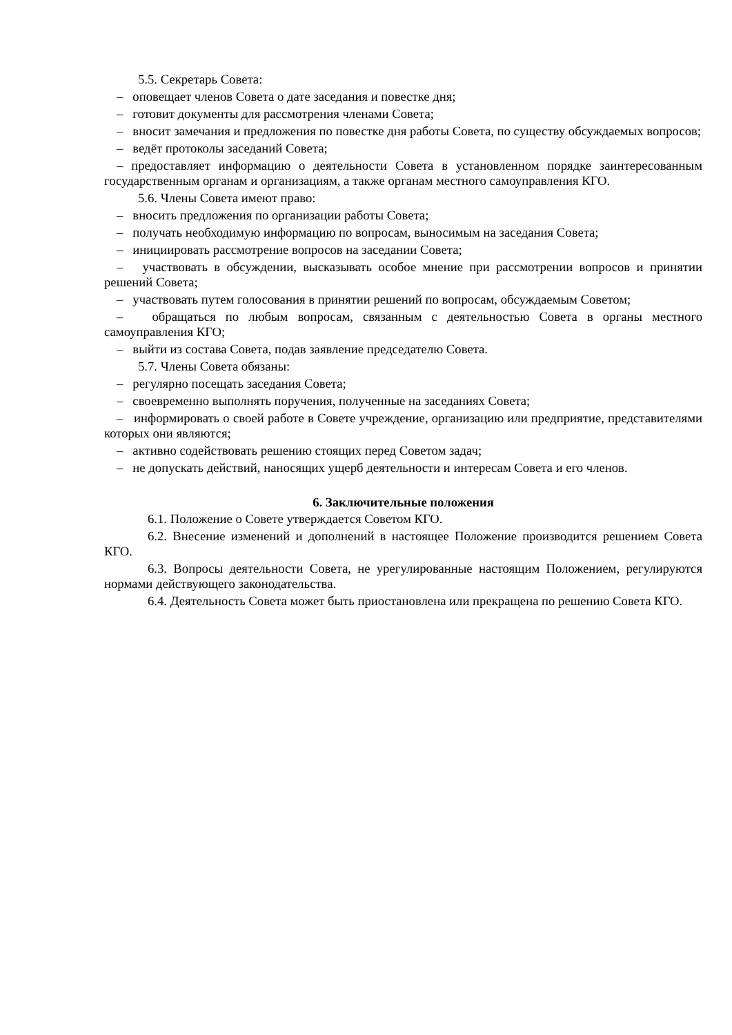5.5. Секретарь Совета:
– оповещает членов Совета о дате заседания и повестке дня;
– готовит документы для рассмотрения членами Совета;
– вносит замечания и предложения по повестке дня работы Совета, по существу обсуждаемых вопросов;
– ведёт протоколы заседаний Совета;
– предоставляет информацию о деятельности Совета в установленном порядке заинтересованным государственным органам и организациям, а также органам местного самоуправления КГО.
5.6. Члены Совета имеют право:
– вносить предложения по организации работы Совета;
– получать необходимую информацию по вопросам, выносимым на заседания Совета;
– инициировать рассмотрение вопросов на заседании Совета;
– участвовать в обсуждении, высказывать особое мнение при рассмотрении вопросов и принятии решений Совета;
– участвовать путем голосования в принятии решений по вопросам, обсуждаемым Советом;
– обращаться по любым вопросам, связанным с деятельностью Совета в органы местного самоуправления КГО;
– выйти из состава Совета, подав заявление председателю Совета.
5.7. Члены Совета обязаны:
– регулярно посещать заседания Совета;
– своевременно выполнять поручения, полученные на заседаниях Совета;
– информировать о своей работе в Совете учреждение, организацию или предприятие, представителями которых они являются;
– активно содействовать решению стоящих перед Советом задач;
– не допускать действий, наносящих ущерб деятельности и интересам Совета и его членов.
6. Заключительные положения
6.1. Положение о Совете утверждается Советом КГО.
6.2. Внесение изменений и дополнений в настоящее Положение производится решением Совета КГО.
6.3. Вопросы деятельности Совета, не урегулированные настоящим Положением, регулируются нормами действующего законодательства.
6.4. Деятельность Совета может быть приостановлена или прекращена по решению Совета КГО.